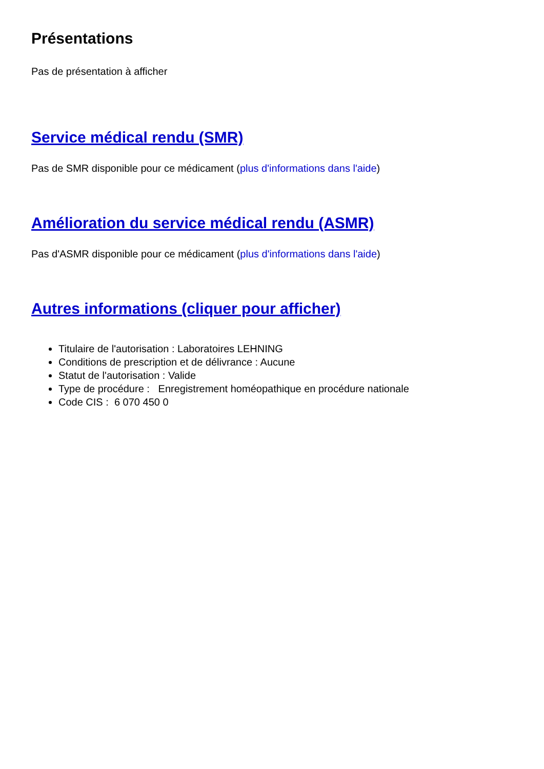Présentations
Pas de présentation à afficher
Service médical rendu (SMR)
Pas de SMR disponible pour ce médicament (plus d'informations dans l'aide)
Amélioration du service médical rendu (ASMR)
Pas d'ASMR disponible pour ce médicament (plus d'informations dans l'aide)
Autres informations (cliquer pour afficher)
Titulaire de l'autorisation : Laboratoires LEHNING
Conditions de prescription et de délivrance : Aucune
Statut de l'autorisation : Valide
Type de procédure : Enregistrement homéopathique en procédure nationale
Code CIS : 6 070 450 0